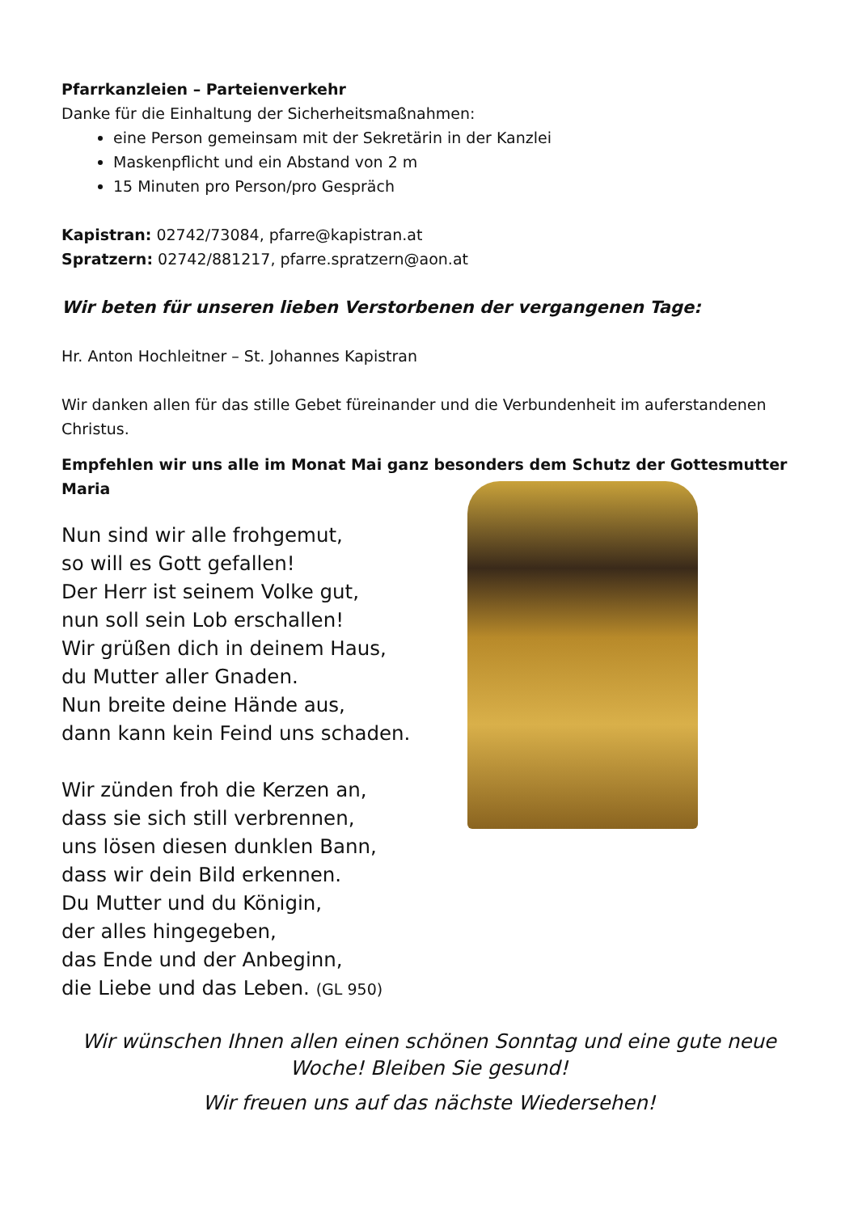Pfarrkanzleien – Parteienverkehr
Danke für die Einhaltung der Sicherheitsmaßnahmen:
eine Person gemeinsam mit der Sekretärin in der Kanzlei
Maskenpflicht und ein Abstand von 2 m
15 Minuten pro Person/pro Gespräch
Kapistran: 02742/73084, pfarre@kapistran.at
Spratzern: 02742/881217, pfarre.spratzern@aon.at
Wir beten für unseren lieben Verstorbenen der vergangenen Tage:
Hr. Anton Hochleitner – St. Johannes Kapistran
Wir danken allen für das stille Gebet füreinander und die Verbundenheit im auferstandenen Christus.
Empfehlen wir uns alle im Monat Mai ganz besonders dem Schutz der Gottesmutter Maria
Nun sind wir alle frohgemut,
so will es Gott gefallen!
Der Herr ist seinem Volke gut,
nun soll sein Lob erschallen!
Wir grüßen dich in deinem Haus,
du Mutter aller Gnaden.
Nun breite deine Hände aus,
dann kann kein Feind uns schaden.
Wir zünden froh die Kerzen an,
dass sie sich still verbrennen,
uns lösen diesen dunklen Bann,
dass wir dein Bild erkennen.
Du Mutter und du Königin,
der alles hingegeben,
das Ende und der Anbeginn,
die Liebe und das Leben. (GL 950)
Wir wünschen Ihnen allen einen schönen Sonntag und eine gute neue Woche! Bleiben Sie gesund!
Wir freuen uns auf das nächste Wiedersehen!